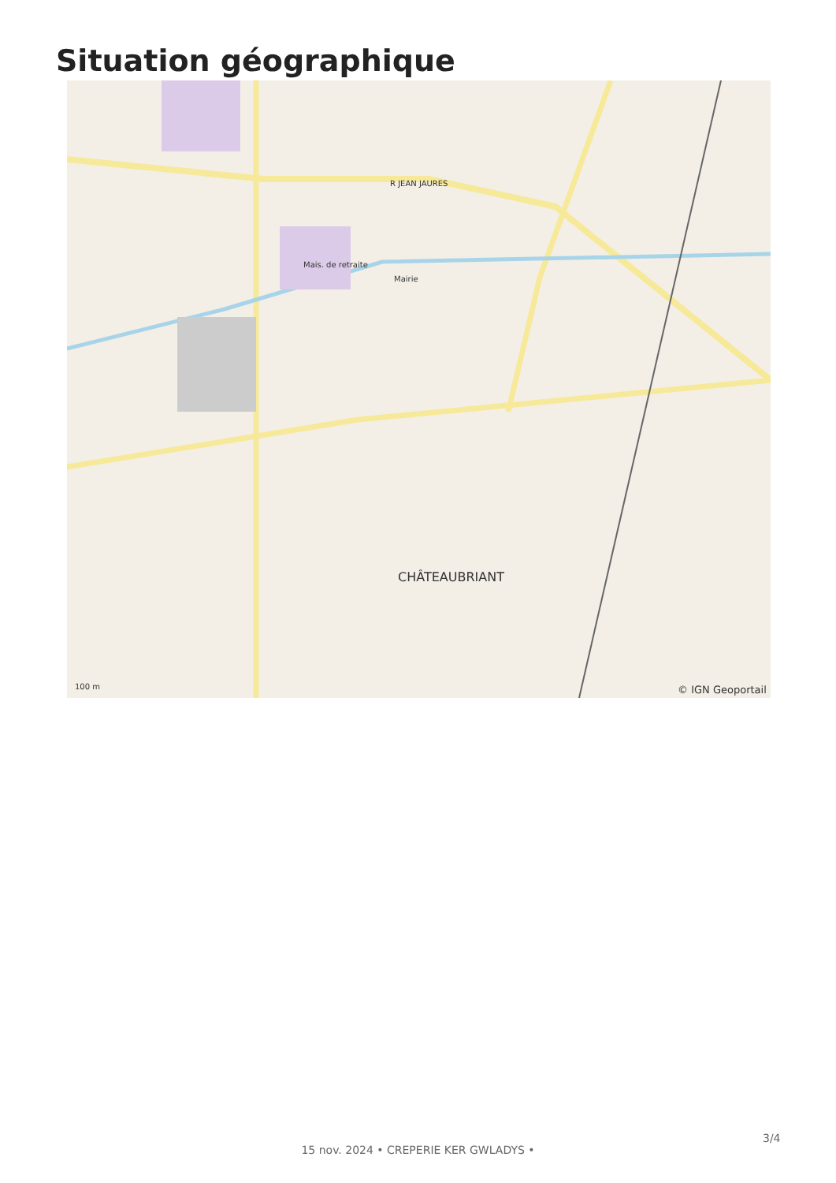Situation géographique
CHÂTEAUBRIANT
Mairie
Mais. de retraite
R JEAN JAURES
100 m © IGN Geoportail
3/4
15 nov. 2024 • CREPERIE KER GWLADYS •